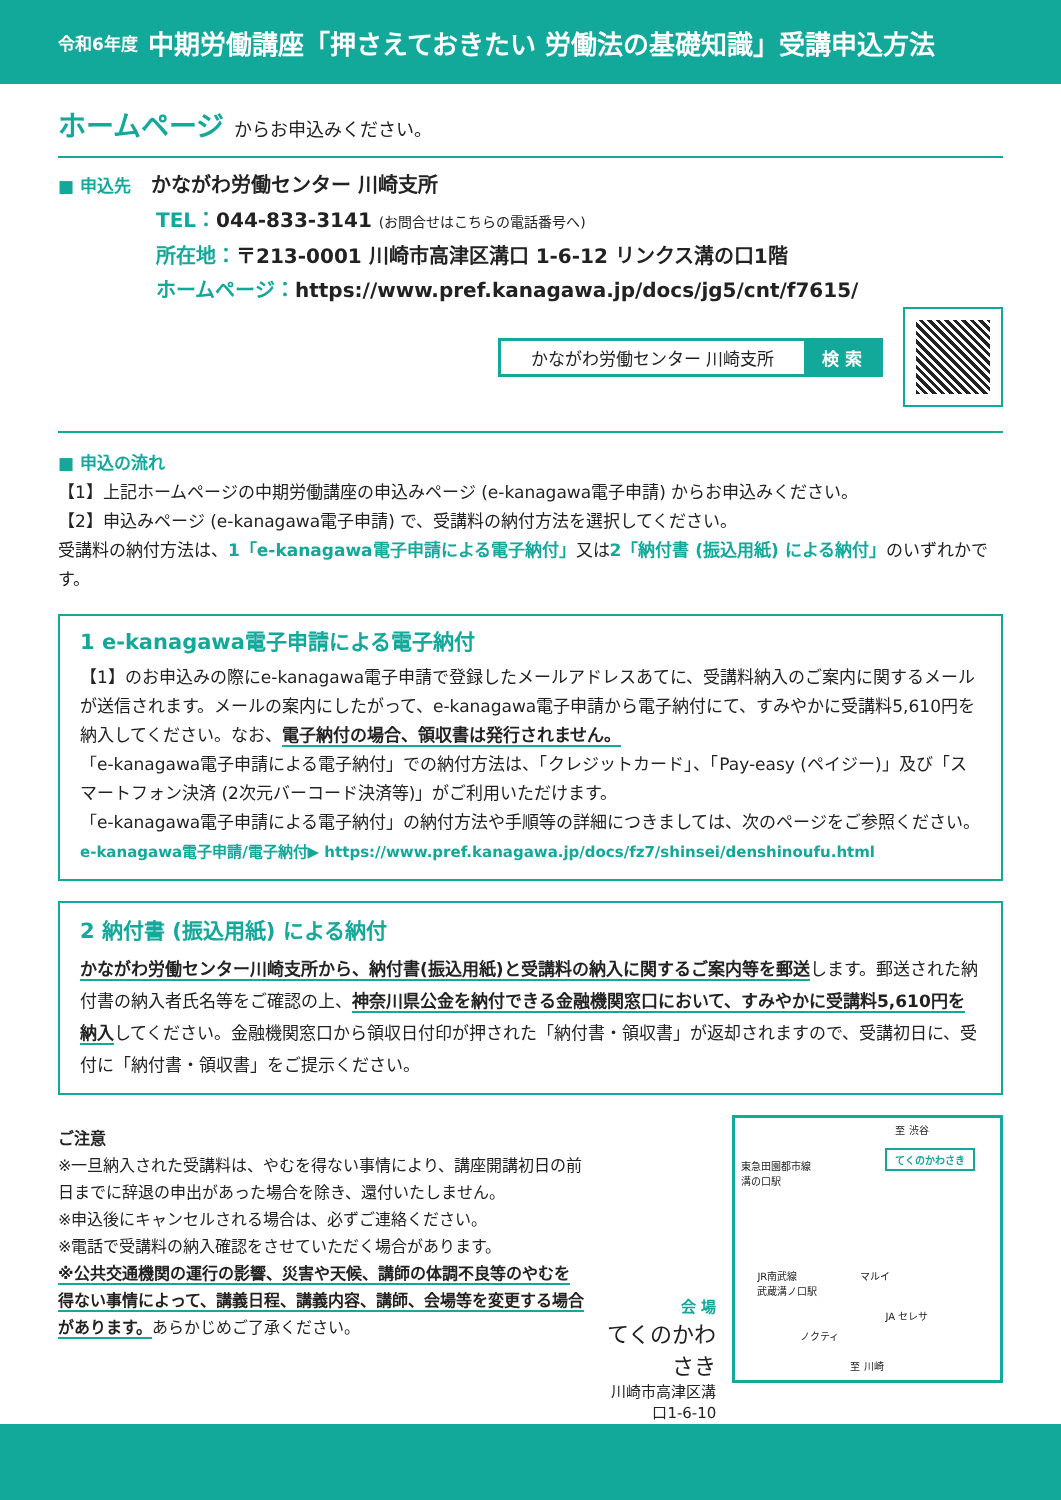令和6年度 中期労働講座「押さえておきたい 労働法の基礎知識」受講申込方法
ホームページ からお申込みください。
■ 申込先　かながわ労働センター 川崎支所
TEL：044-833-3141 (お問合せはこちらの電話番号へ)
所在地：〒213-0001 川崎市高津区溝口 1-6-12 リンクス溝の口1階
ホームページ：https://www.pref.kanagawa.jp/docs/jg5/cnt/f7615/
かながわ労働センター 川崎支所 検 索
■ 申込の流れ
【1】上記ホームページの中期労働講座の申込みページ (e-kanagawa電子申請) からお申込みください。
【2】申込みページ (e-kanagawa電子申請) で、受講料の納付方法を選択してください。
受講料の納付方法は、1「e-kanagawa電子申請による電子納付」又は2「納付書 (振込用紙) による納付」のいずれかです。
1 e-kanagawa電子申請による電子納付
【1】のお申込みの際にe-kanagawa電子申請で登録したメールアドレスあてに、受講料納入のご案内に関するメールが送信されます。メールの案内にしたがって、e-kanagawa電子申請から電子納付にて、すみやかに受講料5,610円を納入してください。なお、電子納付の場合、領収書は発行されません。
「e-kanagawa電子申請による電子納付」での納付方法は、「クレジットカード」、「Pay-easy (ペイジー)」及び「スマートフォン決済 (2次元バーコード決済等)」がご利用いただけます。
「e-kanagawa電子申請による電子納付」の納付方法や手順等の詳細につきましては、次のページをご参照ください。
e-kanagawa電子申請/電子納付▶ https://www.pref.kanagawa.jp/docs/fz7/shinsei/denshinoufu.html
2 納付書 (振込用紙) による納付
かながわ労働センター川崎支所から、納付書(振込用紙)と受講料の納入に関するご案内等を郵送します。郵送された納付書の納入者氏名等をご確認の上、神奈川県公金を納付できる金融機関窓口において、すみやかに受講料5,610円を納入してください。金融機関窓口から領収日付印が押された「納付書・領収書」が返却されますので、受講初日に、受付に「納付書・領収書」をご提示ください。
ご注意
※一旦納入された受講料は、やむを得ない事情により、講座開講初日の前日までに辞退の申出があった場合を除き、還付いたしません。
※申込後にキャンセルされる場合は、必ずご連絡ください。
※電話で受講料の納入確認をさせていただく場合があります。
※公共交通機関の運行の影響、災害や天候、講師の体調不良等のやむを得ない事情によって、講義日程、講義内容、講師、会場等を変更する場合があります。あらかじめご了承ください。
会 場
てくのかわさき
川崎市高津区溝口1-6-10
至 渋谷
東急田園都市線
溝の口駅
てくのかわさき
マルイ
JR南武線
武蔵溝ノ口駅
JA セレサ
ノクティ
至 川崎